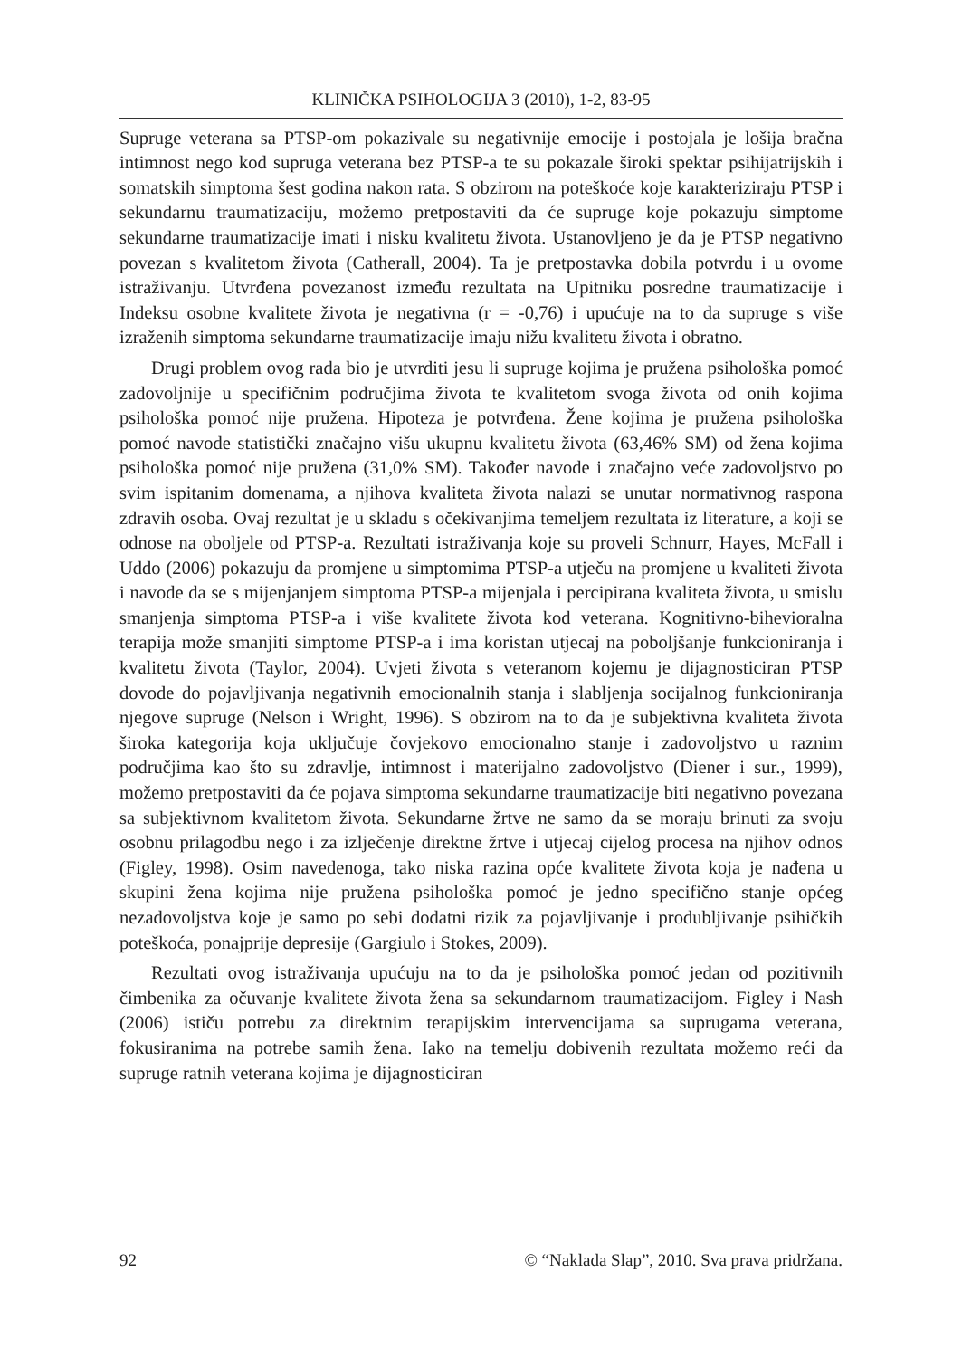KLINIČKA PSIHOLOGIJA 3 (2010), 1-2, 83-95
Supruge veterana sa PTSP-om pokazivale su negativnije emocije i postojala je lošija bračna intimnost nego kod supruga veterana bez PTSP-a te su pokazale široki spektar psihijatrijskih i somatskih simptoma šest godina nakon rata. S obzirom na poteškoće koje karakteriziraju PTSP i sekundarnu traumatizaciju, možemo pretpostaviti da će supruge koje pokazuju simptome sekundarne traumatizacije imati i nisku kvalitetu života. Ustanovljeno je da je PTSP negativno povezan s kvalitetom života (Catherall, 2004). Ta je pretpostavka dobila potvrdu i u ovome istraživanju. Utvrđena povezanost između rezultata na Upitniku posredne traumatizacije i Indeksu osobne kvalitete života je negativna (r = -0,76) i upućuje na to da supruge s više izraženih simptoma sekundarne traumatizacije imaju nižu kvalitetu života i obratno.
Drugi problem ovog rada bio je utvrditi jesu li supruge kojima je pružena psihološka pomoć zadovoljnije u specifičnim područjima života te kvalitetom svoga života od onih kojima psihološka pomoć nije pružena. Hipoteza je potvrđena. Žene kojima je pružena psihološka pomoć navode statistički značajno višu ukupnu kvalitetu života (63,46% SM) od žena kojima psihološka pomoć nije pružena (31,0% SM). Također navode i značajno veće zadovoljstvo po svim ispitanim domenama, a njihova kvaliteta života nalazi se unutar normativnog raspona zdravih osoba. Ovaj rezultat je u skladu s očekivanjima temeljem rezultata iz literature, a koji se odnose na oboljele od PTSP-a. Rezultati istraživanja koje su proveli Schnurr, Hayes, McFall i Uddo (2006) pokazuju da promjene u simptomima PTSP-a utječu na promjene u kvaliteti života i navode da se s mijenjanjem simptoma PTSP-a mijenjala i percipirana kvaliteta života, u smislu smanjenja simptoma PTSP-a i više kvalitete života kod veterana. Kognitivno-bihevioralna terapija može smanjiti simptome PTSP-a i ima koristan utjecaj na poboljšanje funkcioniranja i kvalitetu života (Taylor, 2004). Uvjeti života s veteranom kojemu je dijagnosticiran PTSP dovode do pojavljivanja negativnih emocionalnih stanja i slabljenja socijalnog funkcioniranja njegove supruge (Nelson i Wright, 1996). S obzirom na to da je subjektivna kvaliteta života široka kategorija koja uključuje čovjekovo emocionalno stanje i zadovoljstvo u raznim područjima kao što su zdravlje, intimnost i materijalno zadovoljstvo (Diener i sur., 1999), možemo pretpostaviti da će pojava simptoma sekundarne traumatizacije biti negativno povezana sa subjektivnom kvalitetom života. Sekundarne žrtve ne samo da se moraju brinuti za svoju osobnu prilagodbu nego i za izlječenje direktne žrtve i utjecaj cijelog procesa na njihov odnos (Figley, 1998). Osim navedenoga, tako niska razina opće kvalitete života koja je nađena u skupini žena kojima nije pružena psihološka pomoć je jedno specifično stanje općeg nezadovoljstva koje je samo po sebi dodatni rizik za pojavljivanje i produbljivanje psihičkih poteškoća, ponajprije depresije (Gargiulo i Stokes, 2009).
Rezultati ovog istraživanja upućuju na to da je psihološka pomoć jedan od pozitivnih čimbenika za očuvanje kvalitete života žena sa sekundarnom traumatizacijom. Figley i Nash (2006) ističu potrebu za direktnim terapijskim intervencijama sa suprugama veterana, fokusiranima na potrebe samih žena. Iako na temelju dobivenih rezultata možemo reći da supruge ratnih veterana kojima je dijagnosticiran
92 © “Naklada Slap”, 2010. Sva prava pridržana.